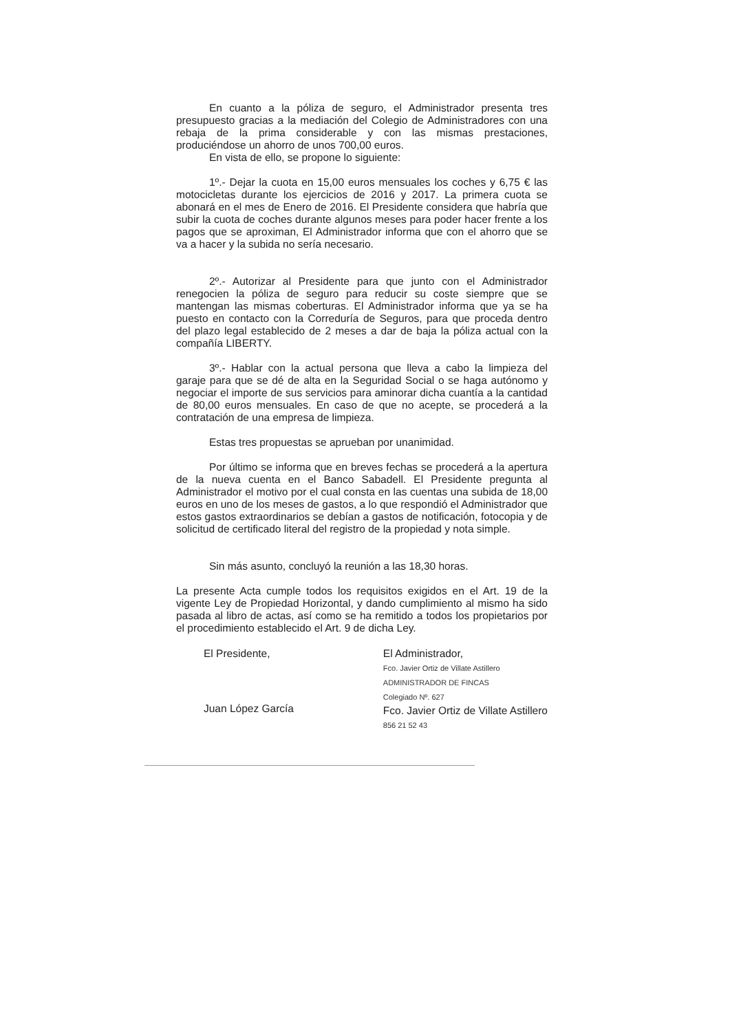En cuanto a la póliza de seguro, el Administrador presenta tres presupuesto gracias a la mediación del Colegio de Administradores con una rebaja de la prima considerable y con las mismas prestaciones, produciéndose un ahorro de unos 700,00 euros.
En vista de ello, se propone lo siguiente:
1º.- Dejar la cuota en 15,00 euros mensuales los coches y 6,75 € las motocicletas durante los ejercicios de 2016 y 2017. La primera cuota se abonará en el mes de Enero de 2016. El Presidente considera que habría que subir la cuota de coches durante algunos meses para poder hacer frente a los pagos que se aproximan, El Administrador informa que con el ahorro que se va a hacer y la subida no sería necesario.
2º.- Autorizar al Presidente para que junto con el Administrador renegocien la póliza de seguro para reducir su coste siempre que se mantengan las mismas coberturas. El Administrador informa que ya se ha puesto en contacto con la Correduría de Seguros, para que proceda dentro del plazo legal establecido de 2 meses a dar de baja la póliza actual con la compañía LIBERTY.
3º.- Hablar con la actual persona que lleva a cabo la limpieza del garaje para que se dé de alta en la Seguridad Social o se haga autónomo y negociar el importe de sus servicios para aminorar dicha cuantía a la cantidad de 80,00 euros mensuales. En caso de que no acepte, se procederá a la contratación de una empresa de limpieza.
Estas tres propuestas se aprueban por unanimidad.
Por último se informa que en breves fechas se procederá a la apertura de la nueva cuenta en el Banco Sabadell. El Presidente pregunta al Administrador el motivo por el cual consta en las cuentas una subida de 18,00 euros en uno de los meses de gastos, a lo que respondió el Administrador que estos gastos extraordinarios se debían a gastos de notificación, fotocopia y de solicitud de certificado literal del registro de la propiedad y nota simple.
Sin más asunto, concluyó la reunión a las 18,30 horas.
La presente Acta cumple todos los requisitos exigidos en el Art. 19 de la vigente Ley de Propiedad Horizontal, y dando cumplimiento al mismo ha sido pasada al libro de actas, así como se ha remitido a todos los propietarios por el procedimiento establecido el Art. 9 de dicha Ley.
El Presidente,
Juan López García
El Administrador,
Fco. Javier Ortiz de Villate Astillero
ADMINISTRADOR DE FINCAS
Colegiado Nº. 627
Fco. Javier Ortiz de Villate Astillero
856 21 52 43